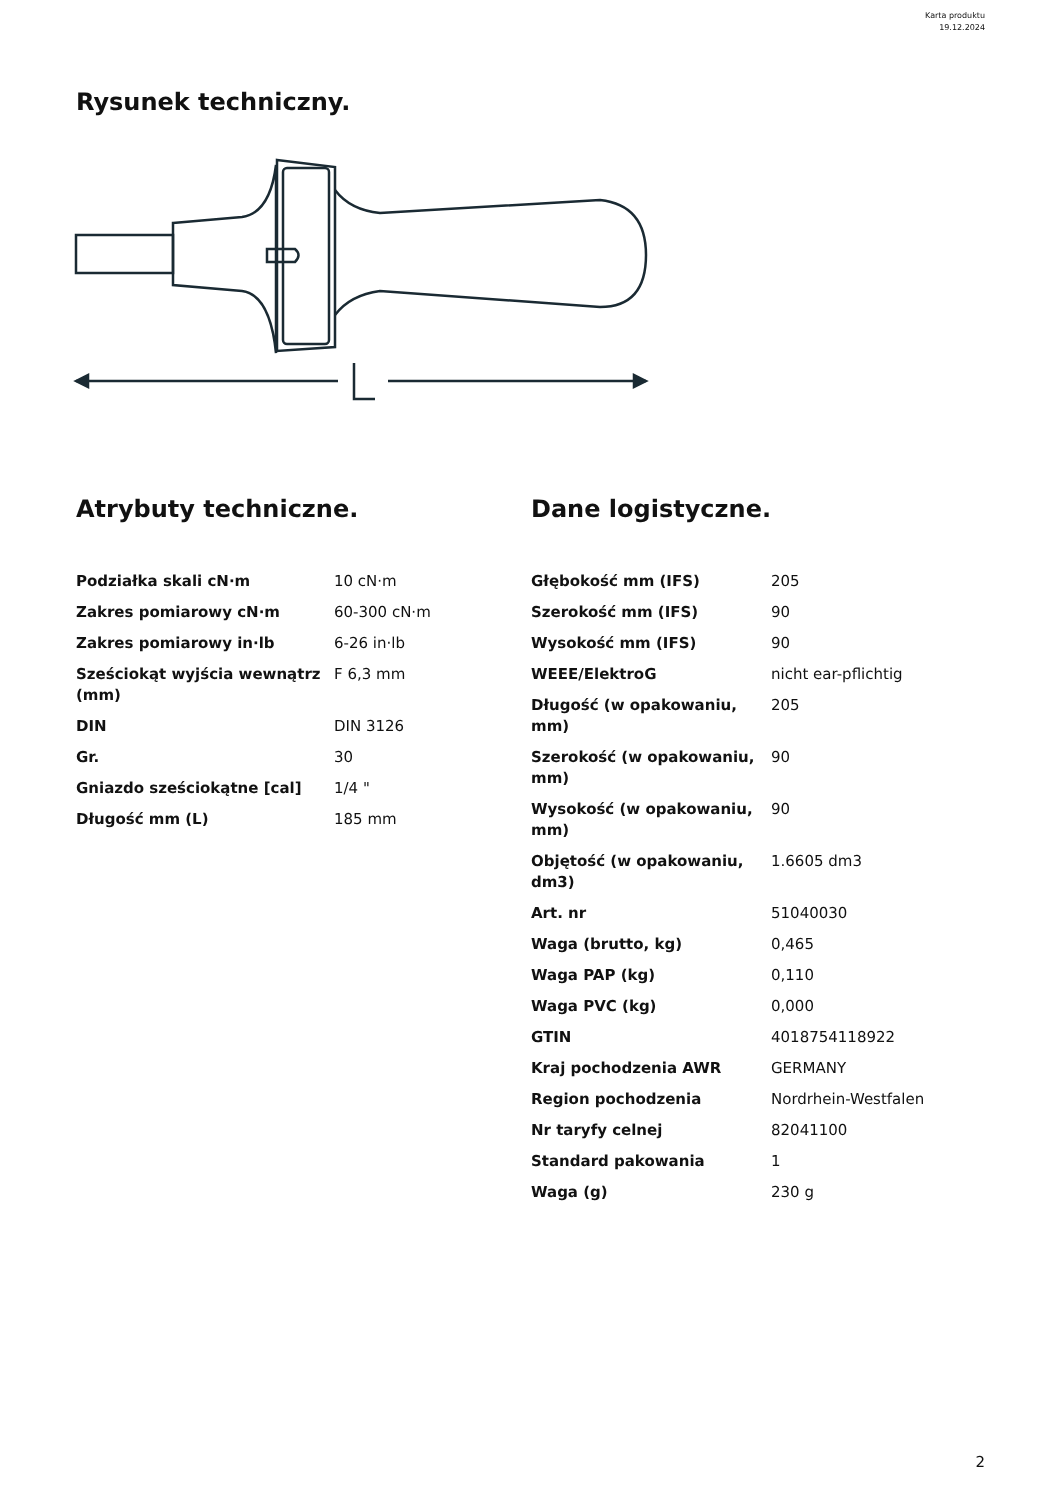Karta produktu
19.12.2024
Rysunek techniczny.
Atrybuty techniczne.
| Podziałka skali cN·m | 10 cN·m |
| Zakres pomiarowy cN·m | 60-300 cN·m |
| Zakres pomiarowy in·lb | 6-26 in·lb |
| Sześciokąt wyjścia wewnątrz (mm) | F 6,3 mm |
| DIN | DIN 3126 |
| Gr. | 30 |
| Gniazdo sześciokątne [cal] | 1/4 " |
| Długość mm (L) | 185 mm |
Dane logistyczne.
| Głębokość mm (IFS) | 205 |
| Szerokość mm (IFS) | 90 |
| Wysokość mm (IFS) | 90 |
| WEEE/ElektroG | nicht ear-pflichtig |
| Długość (w opakowaniu, mm) | 205 |
| Szerokość (w opakowaniu, mm) | 90 |
| Wysokość (w opakowaniu, mm) | 90 |
| Objętość (w opakowaniu, dm3) | 1.6605 dm3 |
| Art. nr | 51040030 |
| Waga (brutto, kg) | 0,465 |
| Waga PAP (kg) | 0,110 |
| Waga PVC (kg) | 0,000 |
| GTIN | 4018754118922 |
| Kraj pochodzenia AWR | GERMANY |
| Region pochodzenia | Nordrhein-Westfalen |
| Nr taryfy celnej | 82041100 |
| Standard pakowania | 1 |
| Waga (g) | 230 g |
2